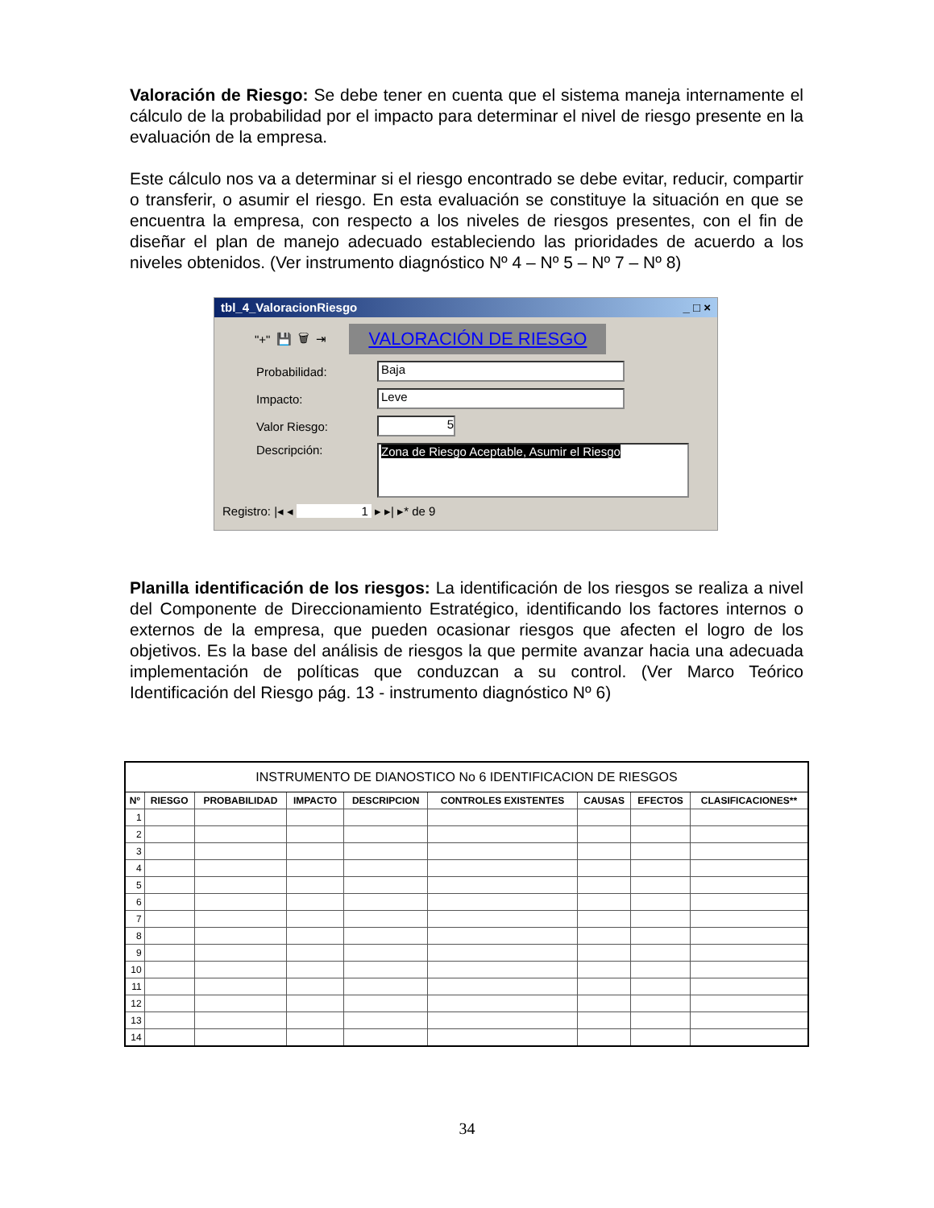Valoración de Riesgo: Se debe tener en cuenta que el sistema maneja internamente el cálculo de la probabilidad por el impacto para determinar el nivel de riesgo presente en la evaluación de la empresa.
Este cálculo nos va a determinar si el riesgo encontrado se debe evitar, reducir, compartir o transferir, o asumir el riesgo. En esta evaluación se constituye la situación en que se encuentra la empresa, con respecto a los niveles de riesgos presentes, con el fin de diseñar el plan de manejo adecuado estableciendo las prioridades de acuerdo a los niveles obtenidos. (Ver instrumento diagnóstico Nº 4 – Nº 5 – Nº 7 – Nº 8)
tbl_4_ValoracionRiesgo _ □ ×
"+" 💾 🗑 ⇥ VALORACIÓN DE RIESGO
Probabilidad:
Baja
Impacto:
Leve
Valor Riesgo:
5
Descripción:
Zona de Riesgo Aceptable, Asumir el Riesgo
Registro: |◂ ◂ 1 ▸ ▸| ▸* de 9
Planilla identificación de los riesgos: La identificación de los riesgos se realiza a nivel del Componente de Direccionamiento Estratégico, identificando los factores internos o externos de la empresa, que pueden ocasionar riesgos que afecten el logro de los objetivos. Es la base del análisis de riesgos la que permite avanzar hacia una adecuada implementación de políticas que conduzcan a su control. (Ver Marco Teórico Identificación del Riesgo pág. 13 - instrumento diagnóstico Nº 6)
| INSTRUMENTO DE DIANOSTICO No 6 IDENTIFICACION DE RIESGOS | | | | | | | | |
| --- | --- | --- | --- | --- | --- | --- | --- | --- |
| Nº | RIESGO | PROBABILIDAD | IMPACTO | DESCRIPCION | CONTROLES EXISTENTES | CAUSAS | EFECTOS | CLASIFICACIONES** |
| 1 | | | | | | | | |
| 2 | | | | | | | | |
| 3 | | | | | | | | |
| 4 | | | | | | | | |
| 5 | | | | | | | | |
| 6 | | | | | | | | |
| 7 | | | | | | | | |
| 8 | | | | | | | | |
| 9 | | | | | | | | |
| 10 | | | | | | | | |
| 11 | | | | | | | | |
| 12 | | | | | | | | |
| 13 | | | | | | | | |
| 14 | | | | | | | | |
34